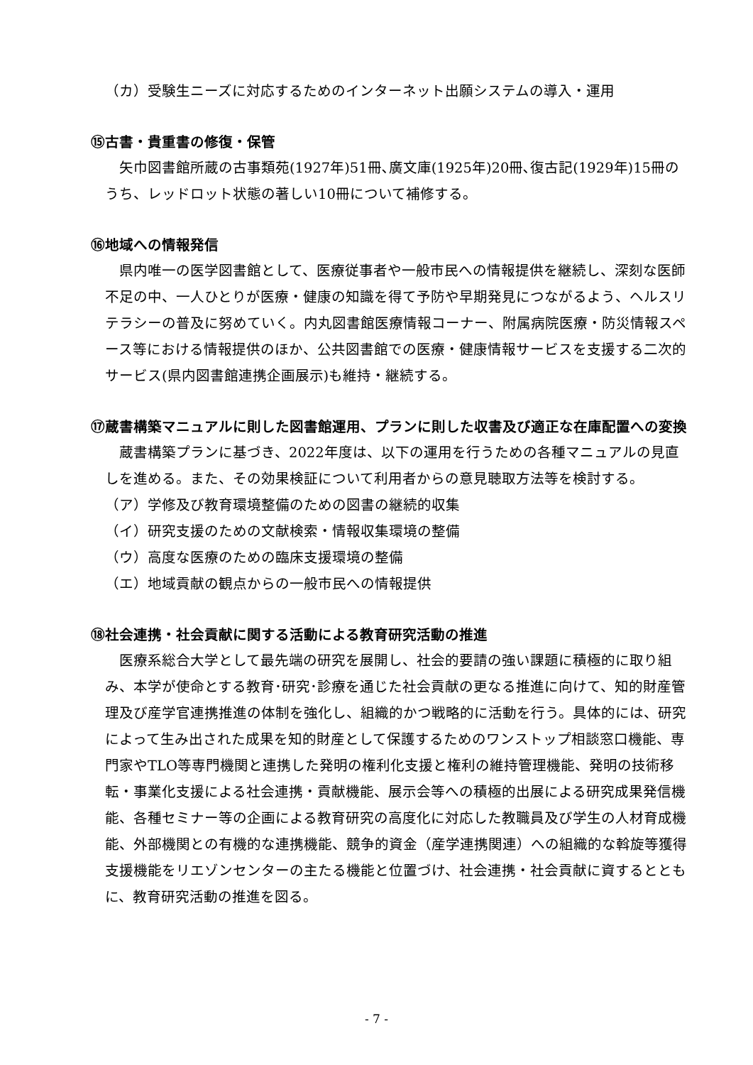（カ）受験生ニーズに対応するためのインターネット出願システムの導入・運用
⑮古書・貴重書の修復・保管
矢巾図書館所蔵の古事類苑(1927年)51冊､廣文庫(1925年)20冊､復古記(1929年)15冊のうち、レッドロット状態の著しい10冊について補修する。
⑯地域への情報発信
県内唯一の医学図書館として、医療従事者や一般市民への情報提供を継続し、深刻な医師不足の中、一人ひとりが医療・健康の知識を得て予防や早期発見につながるよう、ヘルスリテラシーの普及に努めていく。内丸図書館医療情報コーナー、附属病院医療・防災情報スペース等における情報提供のほか、公共図書館での医療・健康情報サービスを支援する二次的サービス(県内図書館連携企画展示)も維持・継続する。
⑰蔵書構築マニュアルに則した図書館運用、プランに則した収書及び適正な在庫配置への変換
蔵書構築プランに基づき、2022年度は、以下の運用を行うための各種マニュアルの見直しを進める。また、その効果検証について利用者からの意見聴取方法等を検討する。
（ア）学修及び教育環境整備のための図書の継続的収集
（イ）研究支援のための文献検索・情報収集環境の整備
（ウ）高度な医療のための臨床支援環境の整備
（エ）地域貢献の観点からの一般市民への情報提供
⑱社会連携・社会貢献に関する活動による教育研究活動の推進
医療系総合大学として最先端の研究を展開し、社会的要請の強い課題に積極的に取り組み、本学が使命とする教育･研究･診療を通じた社会貢献の更なる推進に向けて、知的財産管理及び産学官連携推進の体制を強化し、組織的かつ戦略的に活動を行う。具体的には、研究によって生み出された成果を知的財産として保護するためのワンストップ相談窓口機能、専門家やTLO等専門機関と連携した発明の権利化支援と権利の維持管理機能、発明の技術移転・事業化支援による社会連携・貢献機能、展示会等への積極的出展による研究成果発信機能、各種セミナー等の企画による教育研究の高度化に対応した教職員及び学生の人材育成機能、外部機関との有機的な連携機能、競争的資金（産学連携関連）への組織的な斡旋等獲得支援機能をリエゾンセンターの主たる機能と位置づけ、社会連携・社会貢献に資するとともに、教育研究活動の推進を図る。
- 7 -